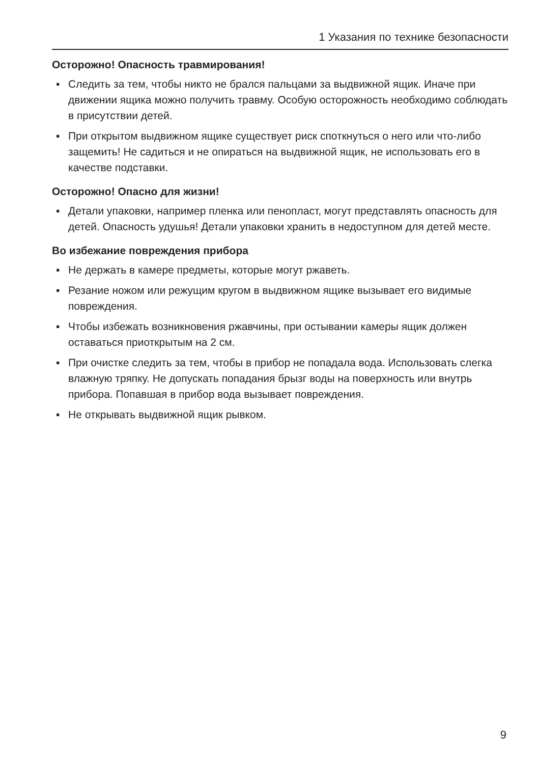1 Указания по технике безопасности
Осторожно! Опасность травмирования!
▪ Следить за тем, чтобы никто не брался пальцами за выдвижной ящик. Иначе при движении ящика можно получить травму. Особую осторожность необходимо соблюдать в присутствии детей.
▪ При открытом выдвижном ящике существует риск споткнуться о него или что-либо защемить! Не садиться и не опираться на выдвижной ящик, не использовать его в качестве подставки.
Осторожно! Опасно для жизни!
▪ Детали упаковки, например пленка или пенопласт, могут представлять опасность для детей. Опасность удушья! Детали упаковки хранить в недоступном для детей месте.
Во избежание повреждения прибора
▪ Не держать в камере предметы, которые могут ржаветь.
▪ Резание ножом или режущим кругом в выдвижном ящике вызывает его видимые повреждения.
▪ Чтобы избежать возникновения ржавчины, при остывании камеры ящик должен оставаться приоткрытым на 2 см.
▪ При очистке следить за тем, чтобы в прибор не попадала вода. Использовать слегка влажную тряпку. Не допускать попадания брызг воды на поверхность или внутрь прибора. Попавшая в прибор вода вызывает повреждения.
▪ Не открывать выдвижной ящик рывком.
9